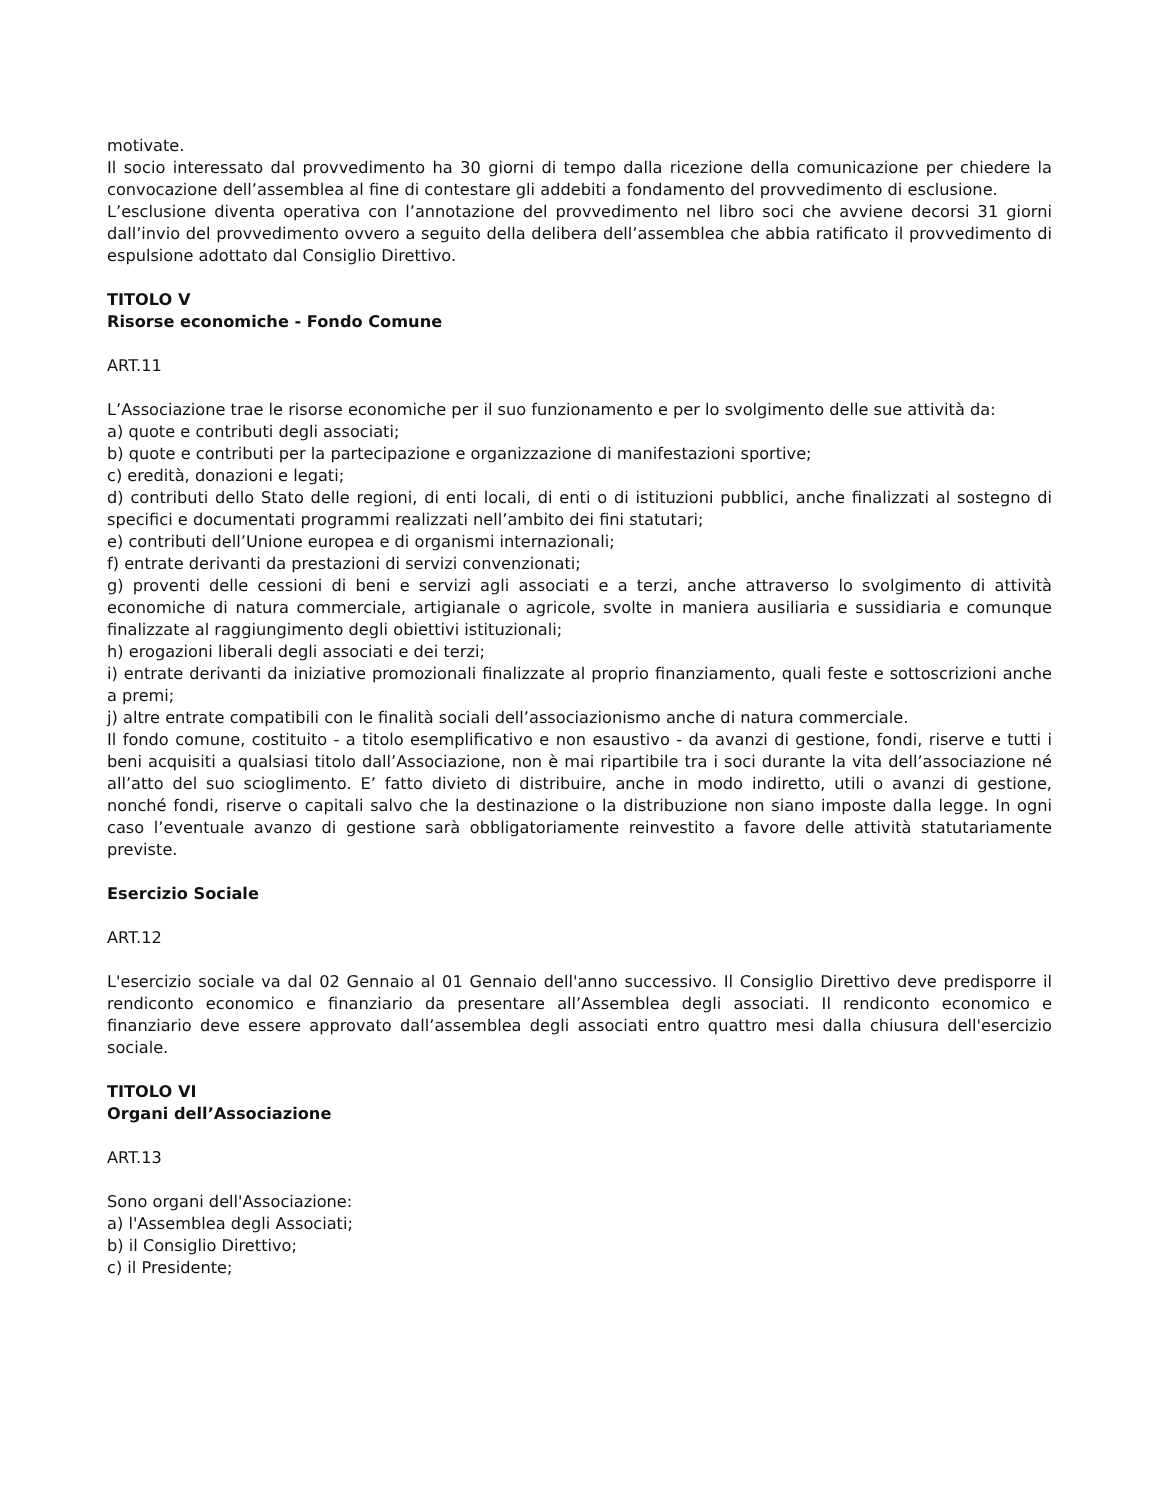motivate.
Il socio interessato dal provvedimento ha 30 giorni di tempo dalla ricezione della comunicazione per chiedere la convocazione dell’assemblea al fine di contestare gli addebiti a fondamento del provvedimento di esclusione.
L’esclusione diventa operativa con l’annotazione del provvedimento nel libro soci che avviene decorsi 31 giorni dall’invio del provvedimento ovvero a seguito della delibera dell’assemblea che abbia ratificato il provvedimento di espulsione adottato dal Consiglio Direttivo.
TITOLO V
Risorse economiche - Fondo Comune
ART.11
L’Associazione trae le risorse economiche per il suo funzionamento e per lo svolgimento delle sue attività da:
a) quote e contributi degli associati;
b) quote e contributi per la partecipazione e organizzazione di manifestazioni sportive;
c) eredità, donazioni e legati;
d) contributi dello Stato delle regioni, di enti locali, di enti o di istituzioni pubblici, anche finalizzati al sostegno di specifici e documentati programmi realizzati nell’ambito dei fini statutari;
e) contributi dell’Unione europea e di organismi internazionali;
f) entrate derivanti da prestazioni di servizi convenzionati;
g) proventi delle cessioni di beni e servizi agli associati e a terzi, anche attraverso lo svolgimento di attività economiche di natura commerciale, artigianale o agricole, svolte in maniera ausiliaria e sussidiaria e comunque finalizzate al raggiungimento degli obiettivi istituzionali;
h) erogazioni liberali degli associati e dei terzi;
i) entrate derivanti da iniziative promozionali finalizzate al proprio finanziamento, quali feste e sottoscrizioni anche a premi;
j) altre entrate compatibili con le finalità sociali dell’associazionismo anche di natura commerciale.
Il fondo comune, costituito - a titolo esemplificativo e non esaustivo - da avanzi di gestione, fondi, riserve e tutti i beni acquisiti a qualsiasi titolo dall’Associazione, non è mai ripartibile tra i soci durante la vita dell’associazione né all’atto del suo scioglimento. E’ fatto divieto di distribuire, anche in modo indiretto, utili o avanzi di gestione, nonché fondi, riserve o capitali salvo che la destinazione o la distribuzione non siano imposte dalla legge. In ogni caso l’eventuale avanzo di gestione sarà obbligatoriamente reinvestito a favore delle attività statutariamente previste.
Esercizio Sociale
ART.12
L'esercizio sociale va dal 02 Gennaio al 01 Gennaio dell'anno successivo. Il Consiglio Direttivo deve predisporre il rendiconto economico e finanziario da presentare all’Assemblea degli associati. Il rendiconto economico e finanziario deve essere approvato dall’assemblea degli associati entro quattro mesi dalla chiusura dell'esercizio sociale.
TITOLO VI
Organi dell’Associazione
ART.13
Sono organi dell'Associazione:
a) l'Assemblea degli Associati;
b) il Consiglio Direttivo;
c) il Presidente;